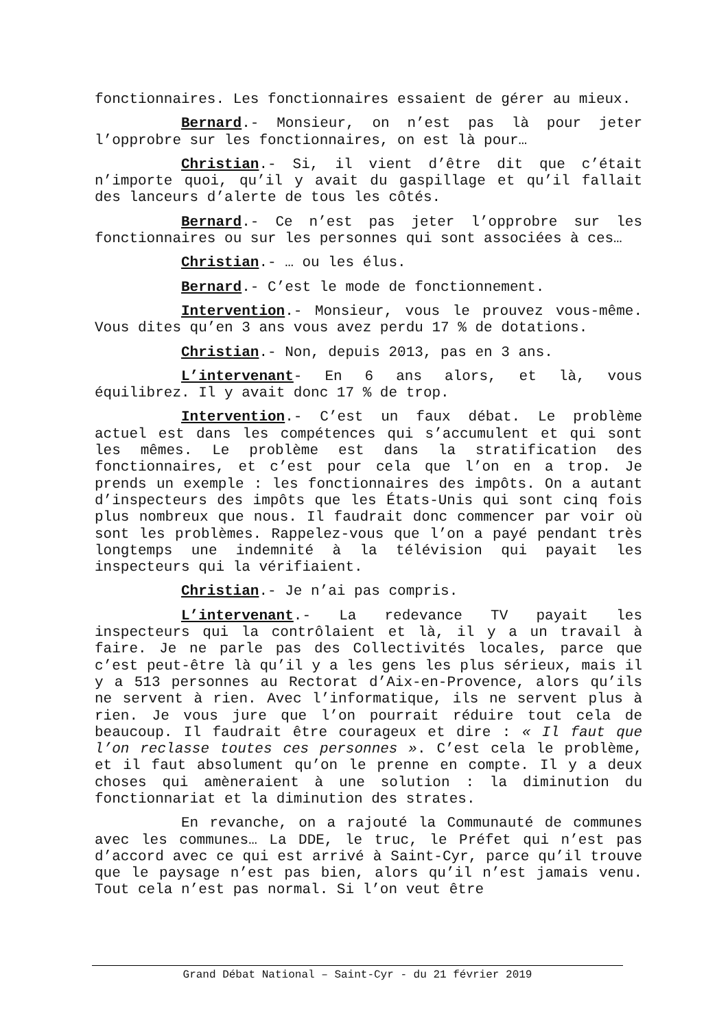fonctionnaires. Les fonctionnaires essaient de gérer au mieux.
Bernard.- Monsieur, on n’est pas là pour jeter l’opprobre sur les fonctionnaires, on est là pour…
Christian.- Si, il vient d’être dit que c’était n’importe quoi, qu’il y avait du gaspillage et qu’il fallait des lanceurs d’alerte de tous les côtés.
Bernard.- Ce n’est pas jeter l’opprobre sur les fonctionnaires ou sur les personnes qui sont associées à ces…
Christian.- … ou les élus.
Bernard.- C’est le mode de fonctionnement.
Intervention.- Monsieur, vous le prouvez vous-même. Vous dites qu’en 3 ans vous avez perdu 17 % de dotations.
Christian.- Non, depuis 2013, pas en 3 ans.
L’intervenant- En 6 ans alors, et là, vous équilibrez. Il y avait donc 17 % de trop.
Intervention.- C’est un faux débat. Le problème actuel est dans les compétences qui s’accumulent et qui sont les mêmes. Le problème est dans la stratification des fonctionnaires, et c’est pour cela que l’on en a trop. Je prends un exemple : les fonctionnaires des impôts. On a autant d’inspecteurs des impôts que les États-Unis qui sont cinq fois plus nombreux que nous. Il faudrait donc commencer par voir où sont les problèmes. Rappelez-vous que l’on a payé pendant très longtemps une indemnité à la télévision qui payait les inspecteurs qui la vérifiaient.
Christian.- Je n’ai pas compris.
L’intervenant.- La redevance TV payait les inspecteurs qui la contrôlaient et là, il y a un travail à faire. Je ne parle pas des Collectivités locales, parce que c’est peut-être là qu’il y a les gens les plus sérieux, mais il y a 513 personnes au Rectorat d’Aix-en-Provence, alors qu’ils ne servent à rien. Avec l’informatique, ils ne servent plus à rien. Je vous jure que l’on pourrait réduire tout cela de beaucoup. Il faudrait être courageux et dire : « Il faut que l’on reclasse toutes ces personnes ». C’est cela le problème, et il faut absolument qu’on le prenne en compte. Il y a deux choses qui amèneraient à une solution : la diminution du fonctionnariat et la diminution des strates.
En revanche, on a rajouté la Communauté de communes avec les communes… La DDE, le truc, le Préfet qui n’est pas d’accord avec ce qui est arrivé à Saint-Cyr, parce qu’il trouve que le paysage n’est pas bien, alors qu’il n’est jamais venu. Tout cela n’est pas normal. Si l’on veut être
Grand Débat National – Saint-Cyr - du 21 février 2019